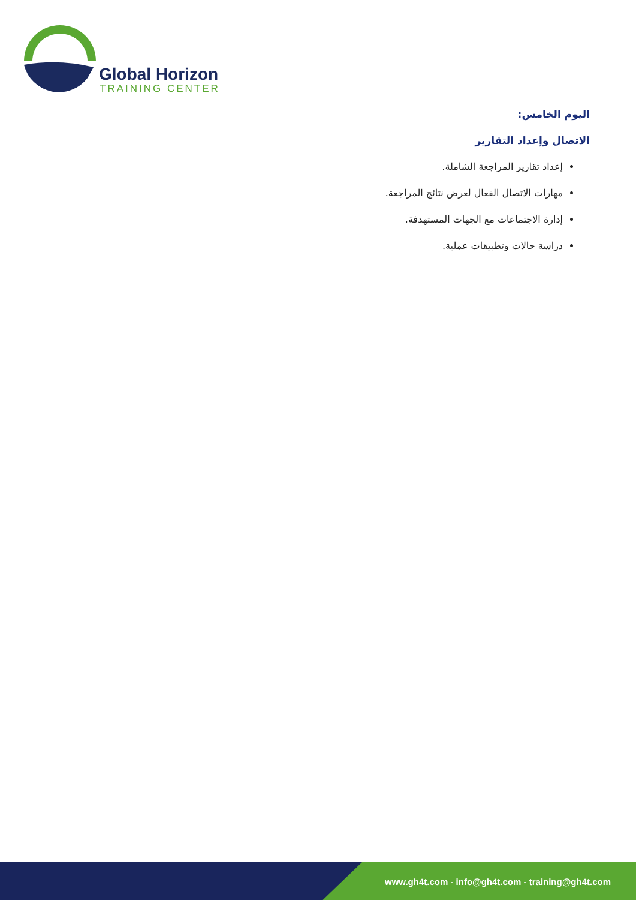Global Horizon
TRAINING CENTER
اليوم الخامس:
الاتصال وإعداد التقارير
إعداد تقارير المراجعة الشاملة.
مهارات الاتصال الفعال لعرض نتائج المراجعة.
إدارة الاجتماعات مع الجهات المستهدفة.
دراسة حالات وتطبيقات عملية.
www.gh4t.com - info@gh4t.com - training@gh4t.com